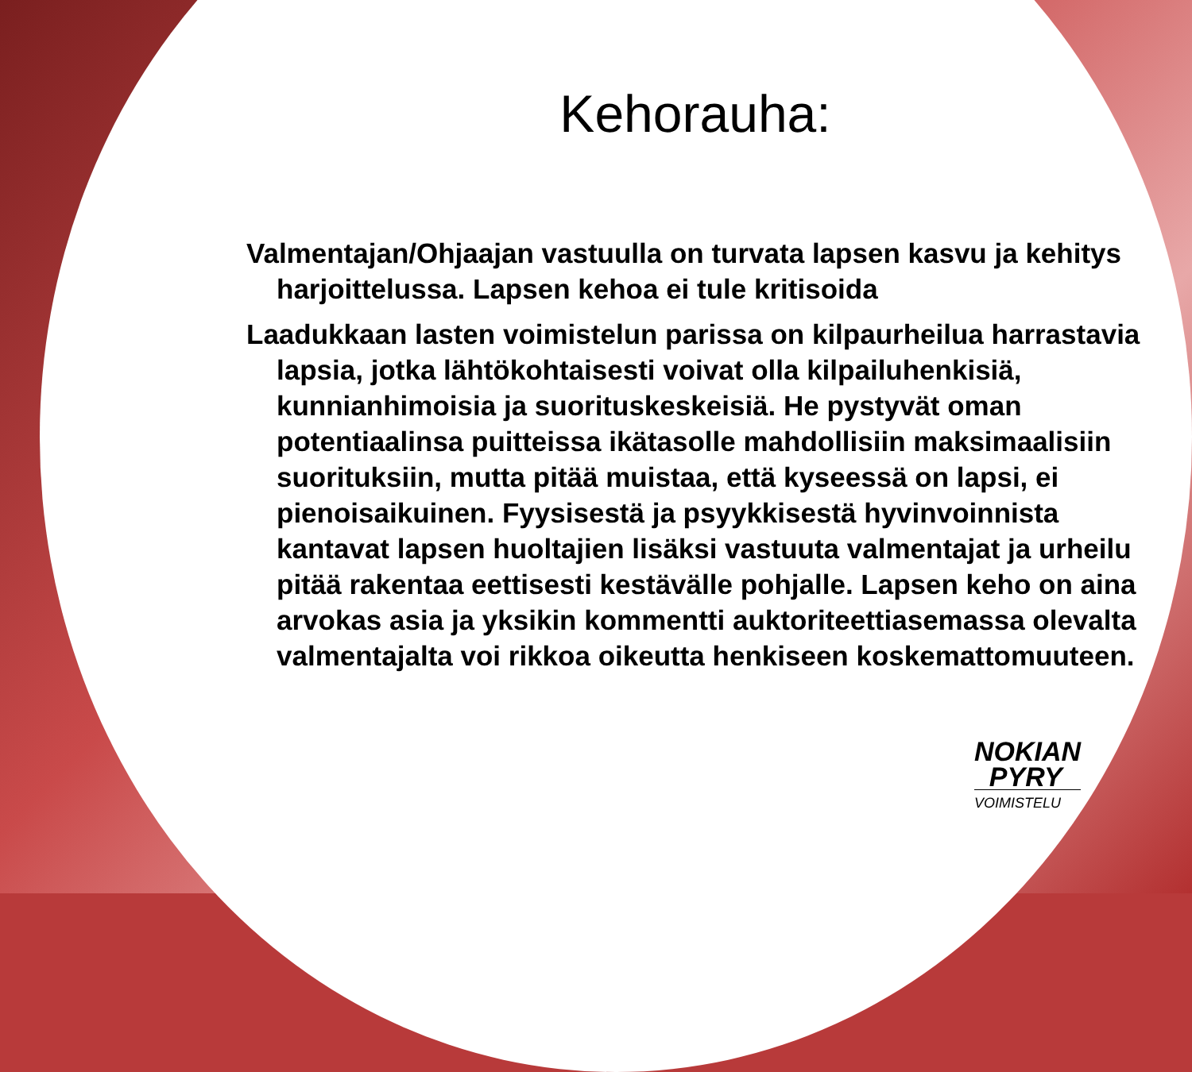Kehorauha:
Valmentajan/Ohjaajan vastuulla on turvata lapsen kasvu ja kehitys harjoittelussa. Lapsen kehoa ei tule kritisoida
Laadukkaan lasten voimistelun parissa on kilpaurheilua harrastavia lapsia, jotka lähtökohtaisesti voivat olla kilpailuhenkisiä, kunnianhimoisia ja suorituskeskeisiä. He pystyvät oman potentiaalinsa puitteissa ikätasolle mahdollisiin maksimaalisiin suorituksiin, mutta pitää muistaa, että kyseessä on lapsi, ei pienoisaikuinen. Fyysisestä ja psyykkisestä hyvinvoinnista kantavat lapsen huoltajien lisäksi vastuuta valmentajat ja urheilu pitää rakentaa eettisesti kestävälle pohjalle. Lapsen keho on aina arvokas asia ja yksikin kommentti auktoriteettiasemassa olevalta valmentajalta voi rikkoa oikeutta henkiseen koskemattomuuteen.
NOKIAN
PYRY
VOIMISTELU